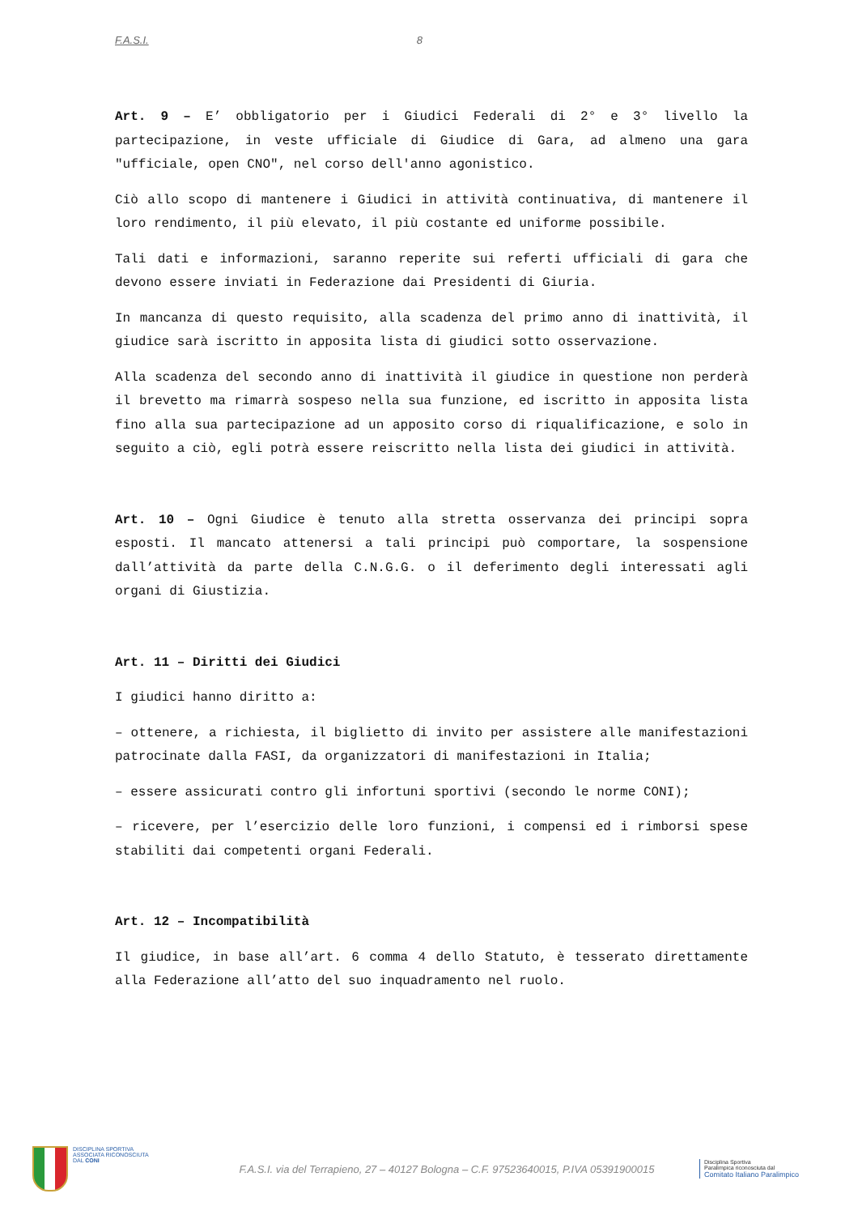F.A.S.I. 8
Art. 9 – E’ obbligatorio per i Giudici Federali di 2° e 3° livello la partecipazione, in veste ufficiale di Giudice di Gara, ad almeno una gara "ufficiale, open CNO", nel corso dell'anno agonistico.
Ciò allo scopo di mantenere i Giudici in attività continuativa, di mantenere il loro rendimento, il più elevato, il più costante ed uniforme possibile.
Tali dati e informazioni, saranno reperite sui referti ufficiali di gara che devono essere inviati in Federazione dai Presidenti di Giuria.
In mancanza di questo requisito, alla scadenza del primo anno di inattività, il giudice sarà iscritto in apposita lista di giudici sotto osservazione.
Alla scadenza del secondo anno di inattività il giudice in questione non perderà il brevetto ma rimarrà sospeso nella sua funzione, ed iscritto in apposita lista fino alla sua partecipazione ad un apposito corso di riqualificazione, e solo in seguito a ciò, egli potrà essere reiscritto nella lista dei giudici in attività.
Art. 10 – Ogni Giudice è tenuto alla stretta osservanza dei principi sopra esposti. Il mancato attenersi a tali principi può comportare, la sospensione dall’attività da parte della C.N.G.G. o il deferimento degli interessati agli organi di Giustizia.
Art. 11 – Diritti dei Giudici
I giudici hanno diritto a:
– ottenere, a richiesta, il biglietto di invito per assistere alle manifestazioni patrocinate dalla FASI, da organizzatori di manifestazioni in Italia;
– essere assicurati contro gli infortuni sportivi (secondo le norme CONI);
– ricevere, per l’esercizio delle loro funzioni, i compensi ed i rimborsi spese stabiliti dai competenti organi Federali.
Art. 12 – Incompatibilità
Il giudice, in base all’art. 6 comma 4 dello Statuto, è tesserato direttamente alla Federazione all’atto del suo inquadramento nel ruolo.
DISCIPLINA SPORTIVA
ASSOCIATA RICONOSCIUTA
DAL CONI
F.A.S.I. via del Terrapieno, 27 – 40127 Bologna – C.F. 97523640015, P.IVA 05391900015
Disciplina Sportiva
Paralimpica riconosciuta dal
Comitato Italiano Paralimpico